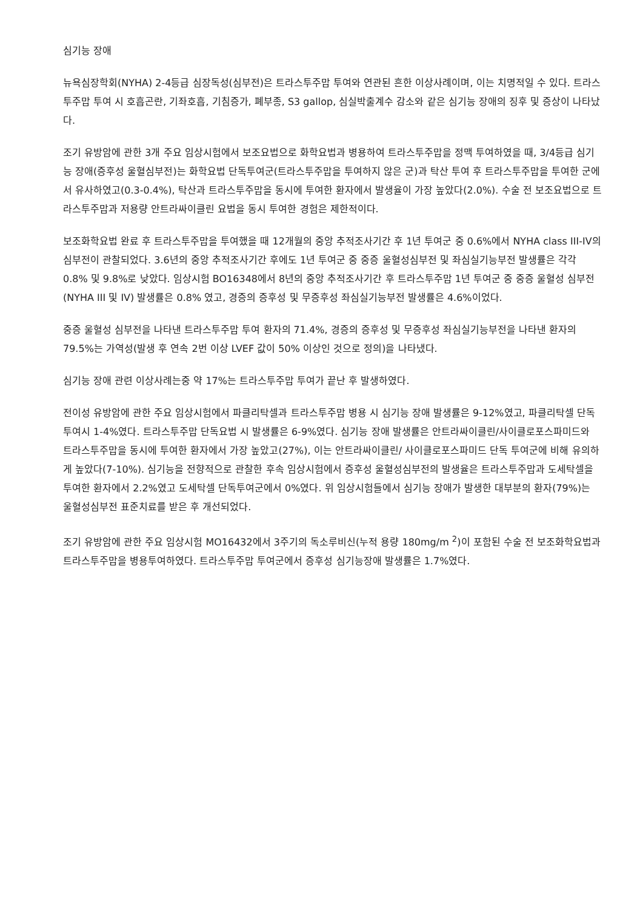심기능 장애
뉴욕심장학회(NYHA) 2-4등급 심장독성(심부전)은 트라스투주맙 투여와 연관된 흔한 이상사례이며, 이는 치명적일 수 있다. 트라스투주맙 투여 시 호흡곤란, 기좌호흡, 기침증가, 폐부종, S3 gallop, 심실박출계수 감소와 같은 심기능 장애의 징후 및 증상이 나타났다.
조기 유방암에 관한 3개 주요 임상시험에서 보조요법으로 화학요법과 병용하여 트라스투주맙을 정맥 투여하였을 때, 3/4등급 심기능 장애(증후성 울혈심부전)는 화학요법 단독투여군(트라스투주맙을 투여하지 않은 군)과 탁산 투여 후 트라스투주맙을 투여한 군에서 유사하였고(0.3-0.4%), 탁산과 트라스투주맙을 동시에 투여한 환자에서 발생율이 가장 높았다(2.0%). 수술 전 보조요법으로 트라스투주맙과 저용량 안트라싸이클린 요법을 동시 투여한 경험은 제한적이다.
보조화학요법 완료 후 트라스투주맙을 투여했을 때 12개월의 중앙 추적조사기간 후 1년 투여군 중 0.6%에서 NYHA class III-IV의 심부전이 관찰되었다. 3.6년의 중앙 추적조사기간 후에도 1년 투여군 중 중증 울혈성심부전 및 좌심실기능부전 발생률은 각각 0.8% 및 9.8%로 낮았다. 임상시험 BO16348에서 8년의 중앙 추적조사기간 후 트라스투주맙 1년 투여군 중 중증 울혈성 심부전(NYHA III 및 IV) 발생률은 0.8% 였고, 경증의 증후성 및 무증후성 좌심실기능부전 발생률은 4.6%이었다.
중증 울혈성 심부전을 나타낸 트라스투주맙 투여 환자의 71.4%, 경증의 증후성 및 무증후성 좌심실기능부전을 나타낸 환자의 79.5%는 가역성(발생 후 연속 2번 이상 LVEF 값이 50% 이상인 것으로 정의)을 나타냈다.
심기능 장애 관련 이상사례는중 약 17%는 트라스투주맙 투여가 끝난 후 발생하였다.
전이성 유방암에 관한 주요 임상시험에서 파클리탁셀과 트라스투주맙 병용 시 심기능 장애 발생률은 9-12%였고, 파클리탁셀 단독투여시 1-4%였다. 트라스투주맙 단독요법 시 발생률은 6-9%였다. 심기능 장애 발생률은 안트라싸이클린/사이클로포스파미드와 트라스투주맙을 동시에 투여한 환자에서 가장 높았고(27%), 이는 안트라싸이클린/ 사이클로포스파미드 단독 투여군에 비해 유의하게 높았다(7-10%). 심기능을 전향적으로 관찰한 후속 임상시험에서 증후성 울혈성심부전의 발생율은 트라스투주맙과 도세탁셀을 투여한 환자에서 2.2%였고 도세탁셀 단독투여군에서 0%였다. 위 임상시험들에서 심기능 장애가 발생한 대부분의 환자(79%)는 울혈성심부전 표준치료를 받은 후 개선되었다.
조기 유방암에 관한 주요 임상시험 MO16432에서 3주기의 독소루비신(누적 용량 180mg/m <sup>2</sup>)이 포함된 수술 전 보조화학요법과 트라스투주맙을 병용투여하였다. 트라스투주맙 투여군에서 증후성 심기능장애 발생률은 1.7%였다.